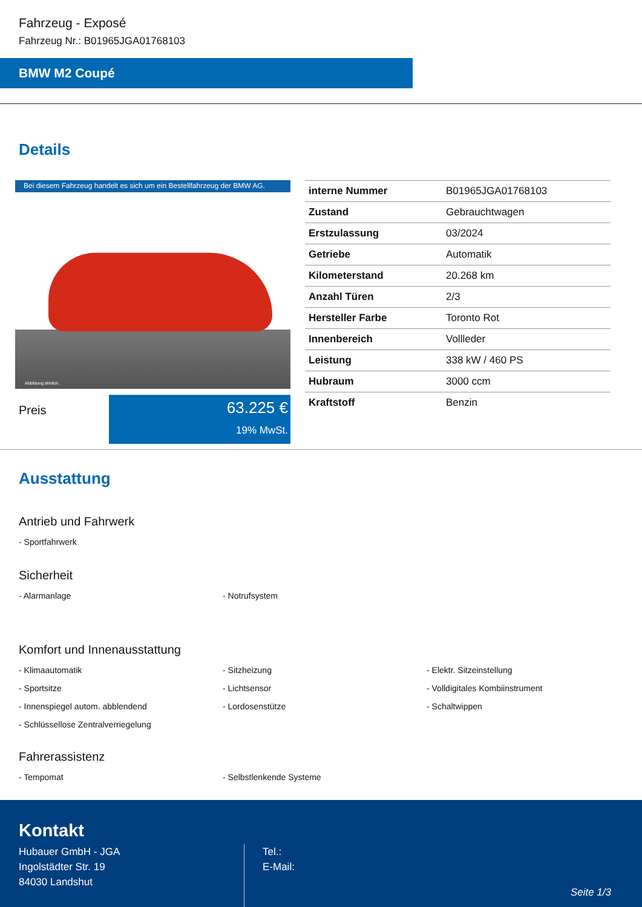Fahrzeug - Exposé
Fahrzeug Nr.: B01965JGA01768103
BMW M2 Coupé
Details
Bei diesem Fahrzeug handelt es sich um ein Bestellfahrzeug der BMW AG.
Abbildung ähnlich.
Preis
63.225 €
19% MwSt.
| interne Nummer | B01965JGA01768103 |
| Zustand | Gebrauchtwagen |
| Erstzulassung | 03/2024 |
| Getriebe | Automatik |
| Kilometerstand | 20.268 km |
| Anzahl Türen | 2/3 |
| Hersteller Farbe | Toronto Rot |
| Innenbereich | Vollleder |
| Leistung | 338 kW / 460 PS |
| Hubraum | 3000 ccm |
| Kraftstoff | Benzin |
Ausstattung
Antrieb und Fahrwerk
- Sportfahrwerk
Sicherheit
- Alarmanlage
- Notrufsystem
Komfort und Innenausstattung
- Klimaautomatik
- Sitzheizung
- Elektr. Sitzeinstellung
- Sportsitze
- Lichtsensor
- Volldigitales Kombiinstrument
- Innenspiegel autom. abblendend
- Lordosenstütze
- Schaltwippen
- Schlüssellose Zentralverriegelung
Fahrerassistenz
- Tempomat
- Selbstlenkende Systeme
Kontakt
Hubauer GmbH - JGA
Ingolstädter Str. 19
84030 Landshut
Tel.:
E-Mail:
Seite 1/3